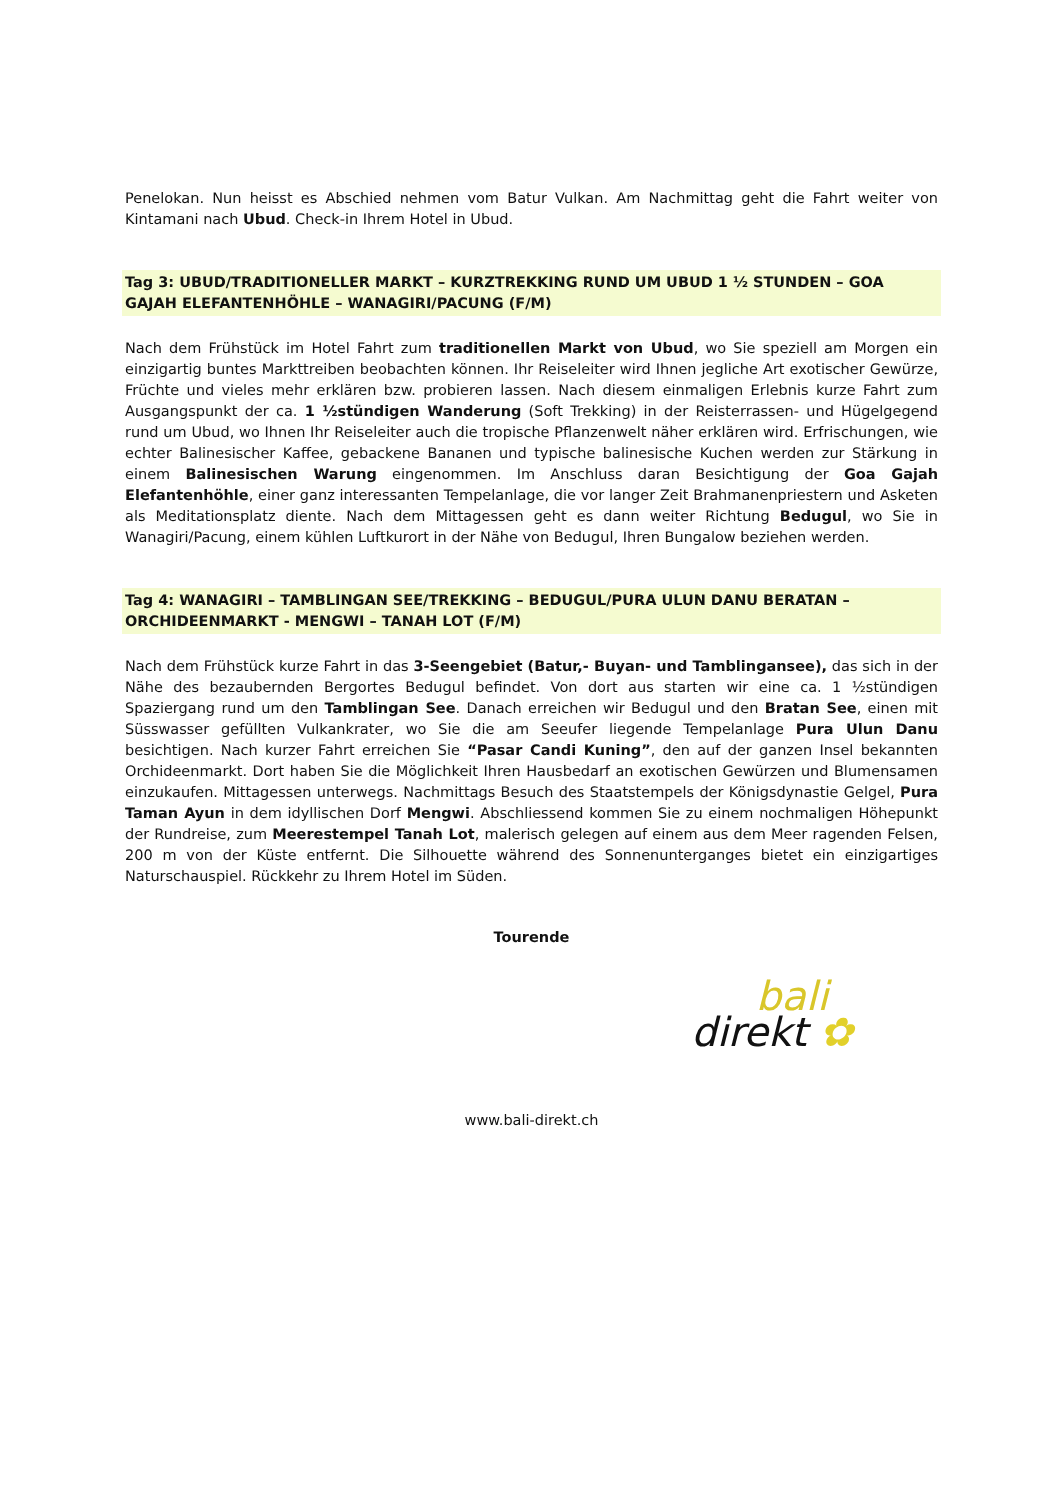Penelokan. Nun heisst es Abschied nehmen vom Batur Vulkan. Am Nachmittag geht die Fahrt weiter von Kintamani nach Ubud. Check-in Ihrem Hotel in Ubud.
Tag 3: UBUD/TRADITIONELLER MARKT – KURZTREKKING RUND UM UBUD 1 ½ STUNDEN – GOA GAJAH ELEFANTENHÖHLE – WANAGIRI/PACUNG (F/M)
Nach dem Frühstück im Hotel Fahrt zum traditionellen Markt von Ubud, wo Sie speziell am Morgen ein einzigartig buntes Markttreiben beobachten können. Ihr Reiseleiter wird Ihnen jegliche Art exotischer Gewürze, Früchte und vieles mehr erklären bzw. probieren lassen. Nach diesem einmaligen Erlebnis kurze Fahrt zum Ausgangspunkt der ca. 1 ½stündigen Wanderung (Soft Trekking) in der Reisterrassen- und Hügelgegend rund um Ubud, wo Ihnen Ihr Reiseleiter auch die tropische Pflanzenwelt näher erklären wird. Erfrischungen, wie echter Balinesischer Kaffee, gebackene Bananen und typische balinesische Kuchen werden zur Stärkung in einem Balinesischen Warung eingenommen. Im Anschluss daran Besichtigung der Goa Gajah Elefantenhöhle, einer ganz interessanten Tempelanlage, die vor langer Zeit Brahmanenpriestern und Asketen als Meditationsplatz diente. Nach dem Mittagessen geht es dann weiter Richtung Bedugul, wo Sie in Wanagiri/Pacung, einem kühlen Luftkurort in der Nähe von Bedugul, Ihren Bungalow beziehen werden.
Tag 4: WANAGIRI – TAMBLINGAN SEE/TREKKING – BEDUGUL/PURA ULUN DANU BERATAN – ORCHIDEENMARKT - MENGWI – TANAH LOT (F/M)
Nach dem Frühstück kurze Fahrt in das 3-Seengebiet (Batur,- Buyan- und Tamblingansee), das sich in der Nähe des bezaubernden Bergortes Bedugul befindet. Von dort aus starten wir eine ca. 1 ½stündigen Spaziergang rund um den Tamblingan See. Danach erreichen wir Bedugul und den Bratan See, einen mit Süsswasser gefüllten Vulkankrater, wo Sie die am Seeufer liegende Tempelanlage Pura Ulun Danu besichtigen. Nach kurzer Fahrt erreichen Sie “Pasar Candi Kuning”, den auf der ganzen Insel bekannten Orchideenmarkt. Dort haben Sie die Möglichkeit Ihren Hausbedarf an exotischen Gewürzen und Blumensamen einzukaufen. Mittagessen unterwegs. Nachmittags Besuch des Staatstempels der Königsdynastie Gelgel, Pura Taman Ayun in dem idyllischen Dorf Mengwi. Abschliessend kommen Sie zu einem nochmaligen Höhepunkt der Rundreise, zum Meerestempel Tanah Lot, malerisch gelegen auf einem aus dem Meer ragenden Felsen, 200 m von der Küste entfernt. Die Silhouette während des Sonnenunterganges bietet ein einzigartiges Naturschauspiel. Rückkehr zu Ihrem Hotel im Süden.
Tourende
bali
direkt ✿
www.bali-direkt.ch